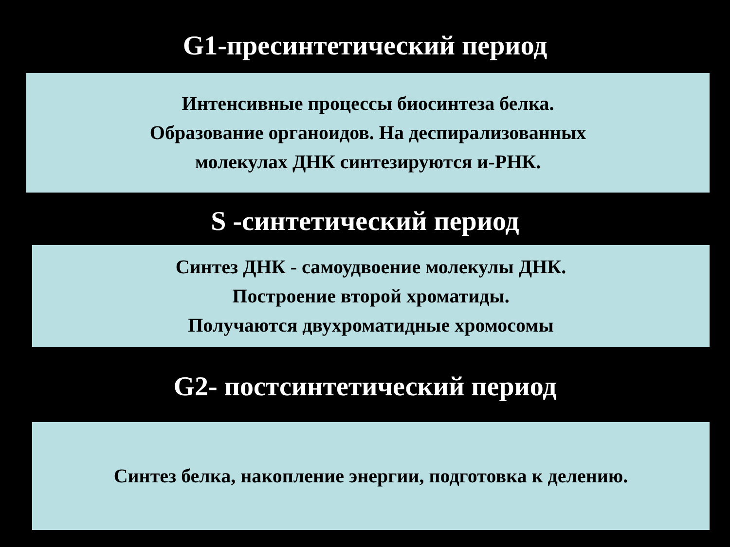G1-пресинтетический период
Интенсивные процессы биосинтеза белка.
Образование органоидов. На деспирализованных
молекулах ДНК синтезируются и-РНК.
S -синтетический период
Синтез ДНК - самоудвоение молекулы ДНК.
Построение второй хроматиды.
Получаются двухроматидные хромосомы
G2- постсинтетический период
Синтез белка, накопление энергии, подготовка к делению.